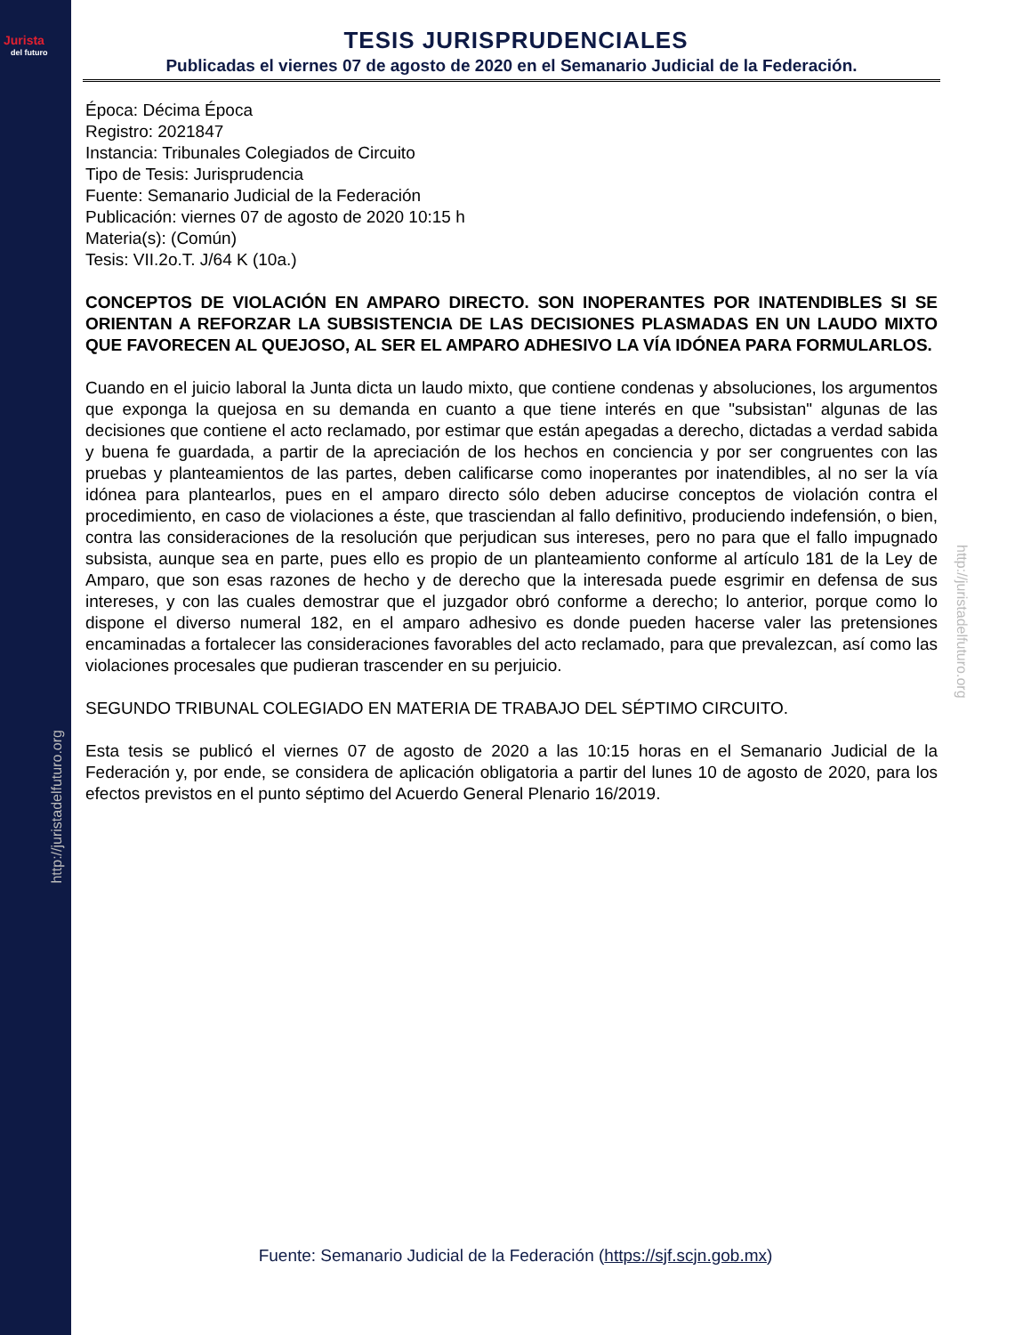Jurista
del futuro
http://juristadelfuturo.org
http://juristadelfuturo.org
TESIS JURISPRUDENCIALES
Publicadas el viernes 07 de agosto de 2020 en el Semanario Judicial de la Federación.
Época: Décima Época
Registro: 2021847
Instancia: Tribunales Colegiados de Circuito
Tipo de Tesis: Jurisprudencia
Fuente: Semanario Judicial de la Federación
Publicación: viernes 07 de agosto de 2020 10:15 h
Materia(s): (Común)
Tesis: VII.2o.T. J/64 K (10a.)
CONCEPTOS DE VIOLACIÓN EN AMPARO DIRECTO. SON INOPERANTES POR INATENDIBLES SI SE ORIENTAN A REFORZAR LA SUBSISTENCIA DE LAS DECISIONES PLASMADAS EN UN LAUDO MIXTO QUE FAVORECEN AL QUEJOSO, AL SER EL AMPARO ADHESIVO LA VÍA IDÓNEA PARA FORMULARLOS.
Cuando en el juicio laboral la Junta dicta un laudo mixto, que contiene condenas y absoluciones, los argumentos que exponga la quejosa en su demanda en cuanto a que tiene interés en que "subsistan" algunas de las decisiones que contiene el acto reclamado, por estimar que están apegadas a derecho, dictadas a verdad sabida y buena fe guardada, a partir de la apreciación de los hechos en conciencia y por ser congruentes con las pruebas y planteamientos de las partes, deben calificarse como inoperantes por inatendibles, al no ser la vía idónea para plantearlos, pues en el amparo directo sólo deben aducirse conceptos de violación contra el procedimiento, en caso de violaciones a éste, que trasciendan al fallo definitivo, produciendo indefensión, o bien, contra las consideraciones de la resolución que perjudican sus intereses, pero no para que el fallo impugnado subsista, aunque sea en parte, pues ello es propio de un planteamiento conforme al artículo 181 de la Ley de Amparo, que son esas razones de hecho y de derecho que la interesada puede esgrimir en defensa de sus intereses, y con las cuales demostrar que el juzgador obró conforme a derecho; lo anterior, porque como lo dispone el diverso numeral 182, en el amparo adhesivo es donde pueden hacerse valer las pretensiones encaminadas a fortalecer las consideraciones favorables del acto reclamado, para que prevalezcan, así como las violaciones procesales que pudieran trascender en su perjuicio.
SEGUNDO TRIBUNAL COLEGIADO EN MATERIA DE TRABAJO DEL SÉPTIMO CIRCUITO.
Esta tesis se publicó el viernes 07 de agosto de 2020 a las 10:15 horas en el Semanario Judicial de la Federación y, por ende, se considera de aplicación obligatoria a partir del lunes 10 de agosto de 2020, para los efectos previstos en el punto séptimo del Acuerdo General Plenario 16/2019.
Fuente: Semanario Judicial de la Federación (https://sjf.scjn.gob.mx)